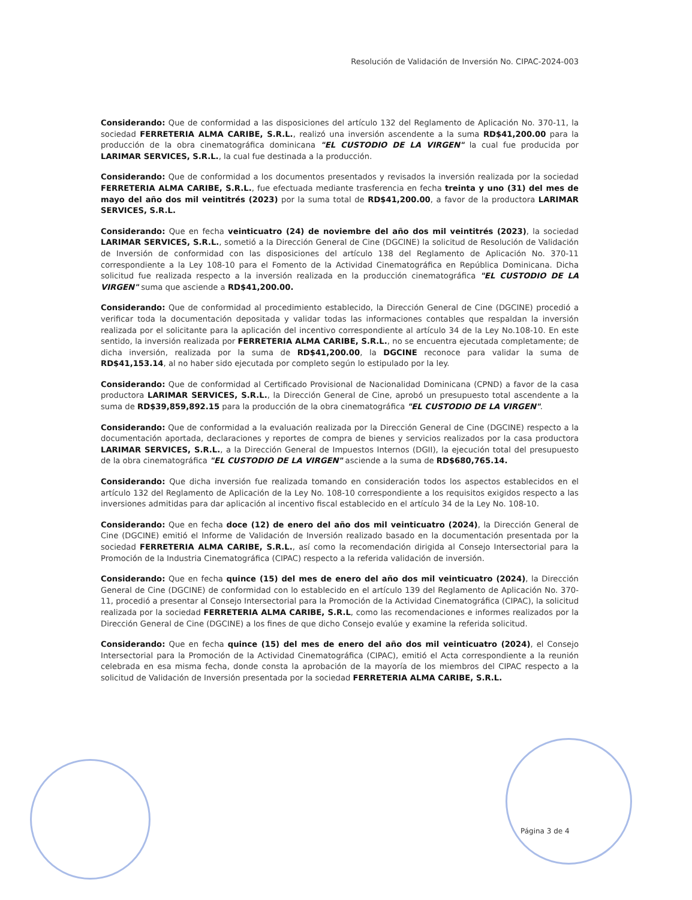Resolución de Validación de Inversión No. CIPAC-2024-003
Considerando: Que de conformidad a las disposiciones del artículo 132 del Reglamento de Aplicación No. 370-11, la sociedad FERRETERIA ALMA CARIBE, S.R.L., realizó una inversión ascendente a la suma RD$41,200.00 para la producción de la obra cinematográfica dominicana "EL CUSTODIO DE LA VIRGEN" la cual fue producida por LARIMAR SERVICES, S.R.L., la cual fue destinada a la producción.
Considerando: Que de conformidad a los documentos presentados y revisados la inversión realizada por la sociedad FERRETERIA ALMA CARIBE, S.R.L., fue efectuada mediante trasferencia en fecha treinta y uno (31) del mes de mayo del año dos mil veintitrés (2023) por la suma total de RD$41,200.00, a favor de la productora LARIMAR SERVICES, S.R.L.
Considerando: Que en fecha veinticuatro (24) de noviembre del año dos mil veintitrés (2023), la sociedad LARIMAR SERVICES, S.R.L., sometió a la Dirección General de Cine (DGCINE) la solicitud de Resolución de Validación de Inversión de conformidad con las disposiciones del artículo 138 del Reglamento de Aplicación No. 370-11 correspondiente a la Ley 108-10 para el Fomento de la Actividad Cinematográfica en República Dominicana. Dicha solicitud fue realizada respecto a la inversión realizada en la producción cinematográfica "EL CUSTODIO DE LA VIRGEN" suma que asciende a RD$41,200.00.
Considerando: Que de conformidad al procedimiento establecido, la Dirección General de Cine (DGCINE) procedió a verificar toda la documentación depositada y validar todas las informaciones contables que respaldan la inversión realizada por el solicitante para la aplicación del incentivo correspondiente al artículo 34 de la Ley No.108-10. En este sentido, la inversión realizada por FERRETERIA ALMA CARIBE, S.R.L., no se encuentra ejecutada completamente; de dicha inversión, realizada por la suma de RD$41,200.00, la DGCINE reconoce para validar la suma de RD$41,153.14, al no haber sido ejecutada por completo según lo estipulado por la ley.
Considerando: Que de conformidad al Certificado Provisional de Nacionalidad Dominicana (CPND) a favor de la casa productora LARIMAR SERVICES, S.R.L., la Dirección General de Cine, aprobó un presupuesto total ascendente a la suma de RD$39,859,892.15 para la producción de la obra cinematográfica "EL CUSTODIO DE LA VIRGEN".
Considerando: Que de conformidad a la evaluación realizada por la Dirección General de Cine (DGCINE) respecto a la documentación aportada, declaraciones y reportes de compra de bienes y servicios realizados por la casa productora LARIMAR SERVICES, S.R.L., a la Dirección General de Impuestos Internos (DGII), la ejecución total del presupuesto de la obra cinematográfica "EL CUSTODIO DE LA VIRGEN" asciende a la suma de RD$680,765.14.
Considerando: Que dicha inversión fue realizada tomando en consideración todos los aspectos establecidos en el artículo 132 del Reglamento de Aplicación de la Ley No. 108-10 correspondiente a los requisitos exigidos respecto a las inversiones admitidas para dar aplicación al incentivo fiscal establecido en el artículo 34 de la Ley No. 108-10.
Considerando: Que en fecha doce (12) de enero del año dos mil veinticuatro (2024), la Dirección General de Cine (DGCINE) emitió el Informe de Validación de Inversión realizado basado en la documentación presentada por la sociedad FERRETERIA ALMA CARIBE, S.R.L., así como la recomendación dirigida al Consejo Intersectorial para la Promoción de la Industria Cinematográfica (CIPAC) respecto a la referida validación de inversión.
Considerando: Que en fecha quince (15) del mes de enero del año dos mil veinticuatro (2024), la Dirección General de Cine (DGCINE) de conformidad con lo establecido en el artículo 139 del Reglamento de Aplicación No. 370-11, procedió a presentar al Consejo Intersectorial para la Promoción de la Actividad Cinematográfica (CIPAC), la solicitud realizada por la sociedad FERRETERIA ALMA CARIBE, S.R.L, como las recomendaciones e informes realizados por la Dirección General de Cine (DGCINE) a los fines de que dicho Consejo evalúe y examine la referida solicitud.
Considerando: Que en fecha quince (15) del mes de enero del año dos mil veinticuatro (2024), el Consejo Intersectorial para la Promoción de la Actividad Cinematográfica (CIPAC), emitió el Acta correspondiente a la reunión celebrada en esa misma fecha, donde consta la aprobación de la mayoría de los miembros del CIPAC respecto a la solicitud de Validación de Inversión presentada por la sociedad FERRETERIA ALMA CARIBE, S.R.L.
Página 3 de 4